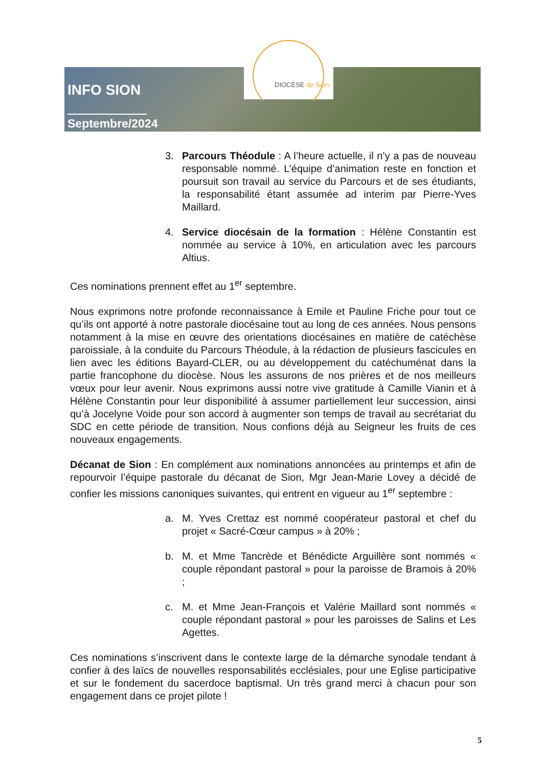INFO SION
Septembre/2024
DIOCÈSE de Sion
3. Parcours Théodule : A l’heure actuelle, il n’y a pas de nouveau responsable nommé. L’équipe d’animation reste en fonction et poursuit son travail au service du Parcours et de ses étudiants, la responsabilité étant assumée ad interim par Pierre-Yves Maillard.
4. Service diocésain de la formation : Hélène Constantin est nommée au service à 10%, en articulation avec les parcours Altius.
Ces nominations prennent effet au 1<sup>er</sup> septembre.
Nous exprimons notre profonde reconnaissance à Emile et Pauline Friche pour tout ce qu’ils ont apporté à notre pastorale diocésaine tout au long de ces années. Nous pensons notamment à la mise en œuvre des orientations diocésaines en matière de catéchèse paroissiale, à la conduite du Parcours Théodule, à la rédaction de plusieurs fascicules en lien avec les éditions Bayard-CLER, ou au développement du catéchuménat dans la partie francophone du diocèse. Nous les assurons de nos prières et de nos meilleurs vœux pour leur avenir. Nous exprimons aussi notre vive gratitude à Camille Vianin et à Hélène Constantin pour leur disponibilité à assumer partiellement leur succession, ainsi qu’à Jocelyne Voide pour son accord à augmenter son temps de travail au secrétariat du SDC en cette période de transition. Nous confions déjà au Seigneur les fruits de ces nouveaux engagements.
Décanat de Sion : En complément aux nominations annoncées au printemps et afin de repourvoir l’équipe pastorale du décanat de Sion, Mgr Jean-Marie Lovey a décidé de confier les missions canoniques suivantes, qui entrent en vigueur au 1<sup>er</sup> septembre :
a. M. Yves Crettaz est nommé coopérateur pastoral et chef du projet « Sacré-Cœur campus » à 20% ;
b. M. et Mme Tancrède et Bénédicte Arguillère sont nommés « couple répondant pastoral » pour la paroisse de Bramois à 20% ;
c. M. et Mme Jean-François et Valérie Maillard sont nommés « couple répondant pastoral » pour les paroisses de Salins et Les Agettes.
Ces nominations s’inscrivent dans le contexte large de la démarche synodale tendant à confier à des laïcs de nouvelles responsabilités ecclésiales, pour une Eglise participative et sur le fondement du sacerdoce baptismal. Un très grand merci à chacun pour son engagement dans ce projet pilote !
5